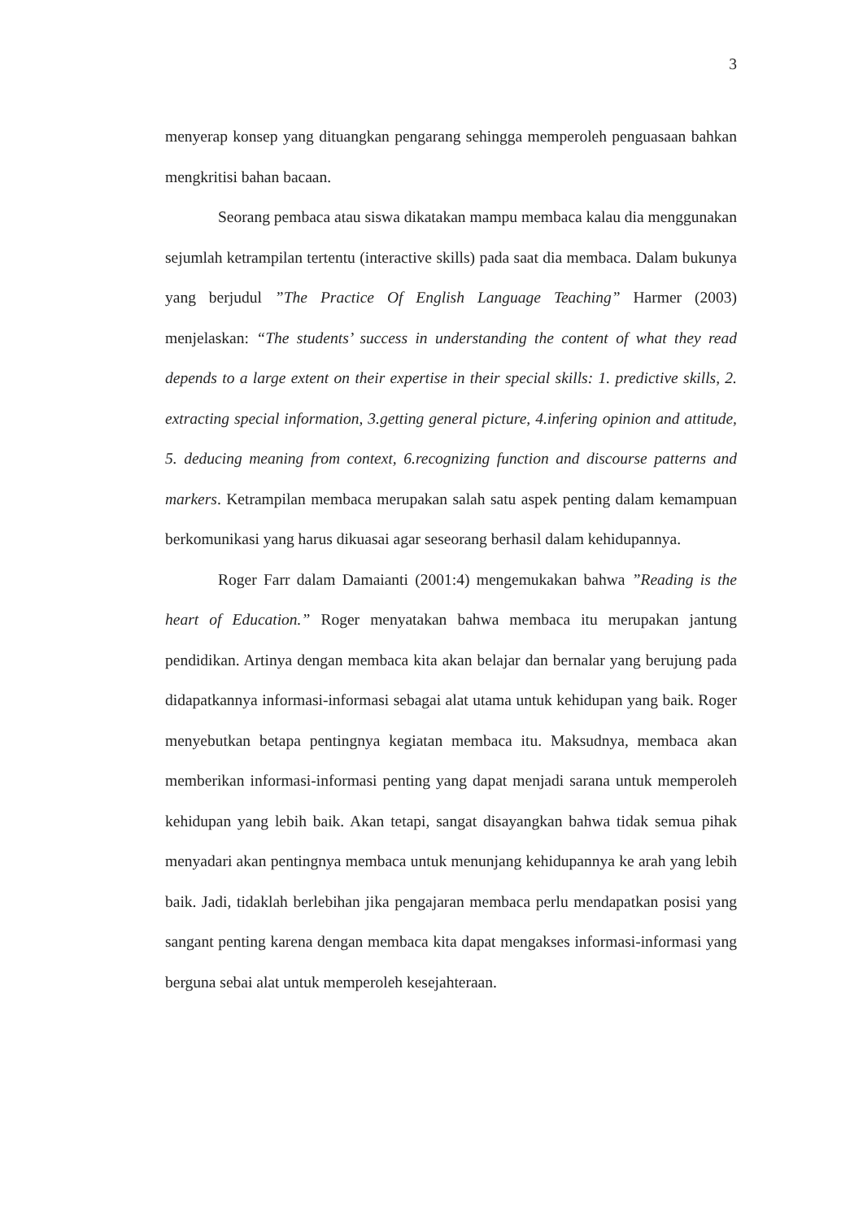3
menyerap konsep yang dituangkan pengarang sehingga memperoleh penguasaan bahkan mengkritisi bahan bacaan.
Seorang pembaca atau siswa dikatakan mampu membaca kalau dia menggunakan sejumlah ketrampilan tertentu (interactive skills) pada saat dia membaca. Dalam bukunya yang berjudul ”The Practice Of English Language Teaching” Harmer (2003) menjelaskan: “The students’ success in understanding the content of what they read depends to a large extent on their expertise in their special skills: 1. predictive skills, 2. extracting special information, 3.getting general picture, 4.infering opinion and attitude, 5. deducing meaning from context, 6.recognizing function and discourse patterns and markers. Ketrampilan membaca merupakan salah satu aspek penting dalam kemampuan berkomunikasi yang harus dikuasai agar seseorang berhasil dalam kehidupannya.
Roger Farr dalam Damaianti (2001:4) mengemukakan bahwa ”Reading is the heart of Education.” Roger menyatakan bahwa membaca itu merupakan jantung pendidikan. Artinya dengan membaca kita akan belajar dan bernalar yang berujung pada didapatkannya informasi-informasi sebagai alat utama untuk kehidupan yang baik. Roger menyebutkan betapa pentingnya kegiatan membaca itu. Maksudnya, membaca akan memberikan informasi-informasi penting yang dapat menjadi sarana untuk memperoleh kehidupan yang lebih baik. Akan tetapi, sangat disayangkan bahwa tidak semua pihak menyadari akan pentingnya membaca untuk menunjang kehidupannya ke arah yang lebih baik. Jadi, tidaklah berlebihan jika pengajaran membaca perlu mendapatkan posisi yang sangant penting karena dengan membaca kita dapat mengakses informasi-informasi yang berguna sebai alat untuk memperoleh kesejahteraan.